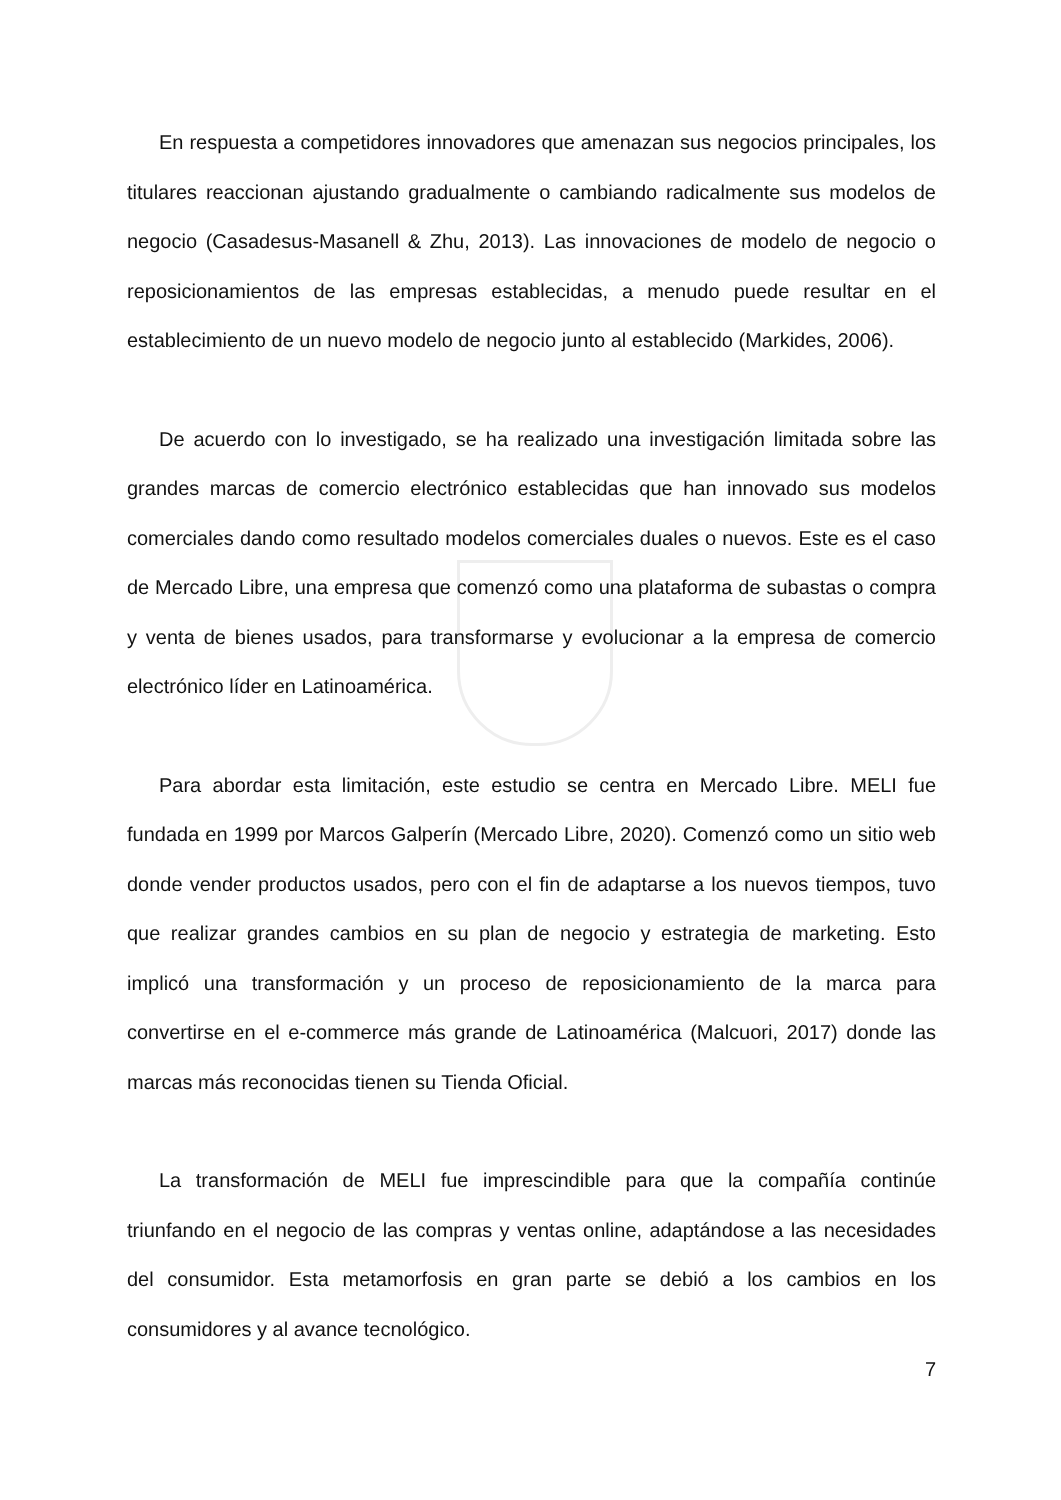En respuesta a competidores innovadores que amenazan sus negocios principales, los titulares reaccionan ajustando gradualmente o cambiando radicalmente sus modelos de negocio (Casadesus-Masanell & Zhu, 2013). Las innovaciones de modelo de negocio o reposicionamientos de las empresas establecidas, a menudo puede resultar en el establecimiento de un nuevo modelo de negocio junto al establecido (Markides, 2006).
De acuerdo con lo investigado, se ha realizado una investigación limitada sobre las grandes marcas de comercio electrónico establecidas que han innovado sus modelos comerciales dando como resultado modelos comerciales duales o nuevos. Este es el caso de Mercado Libre, una empresa que comenzó como una plataforma de subastas o compra y venta de bienes usados, para transformarse y evolucionar a la empresa de comercio electrónico líder en Latinoamérica.
Para abordar esta limitación, este estudio se centra en Mercado Libre. MELI fue fundada en 1999 por Marcos Galperín (Mercado Libre, 2020). Comenzó como un sitio web donde vender productos usados, pero con el fin de adaptarse a los nuevos tiempos, tuvo que realizar grandes cambios en su plan de negocio y estrategia de marketing. Esto implicó una transformación y un proceso de reposicionamiento de la marca para convertirse en el e-commerce más grande de Latinoamérica (Malcuori, 2017) donde las marcas más reconocidas tienen su Tienda Oficial.
La transformación de MELI fue imprescindible para que la compañía continúe triunfando en el negocio de las compras y ventas online, adaptándose a las necesidades del consumidor. Esta metamorfosis en gran parte se debió a los cambios en los consumidores y al avance tecnológico.
7